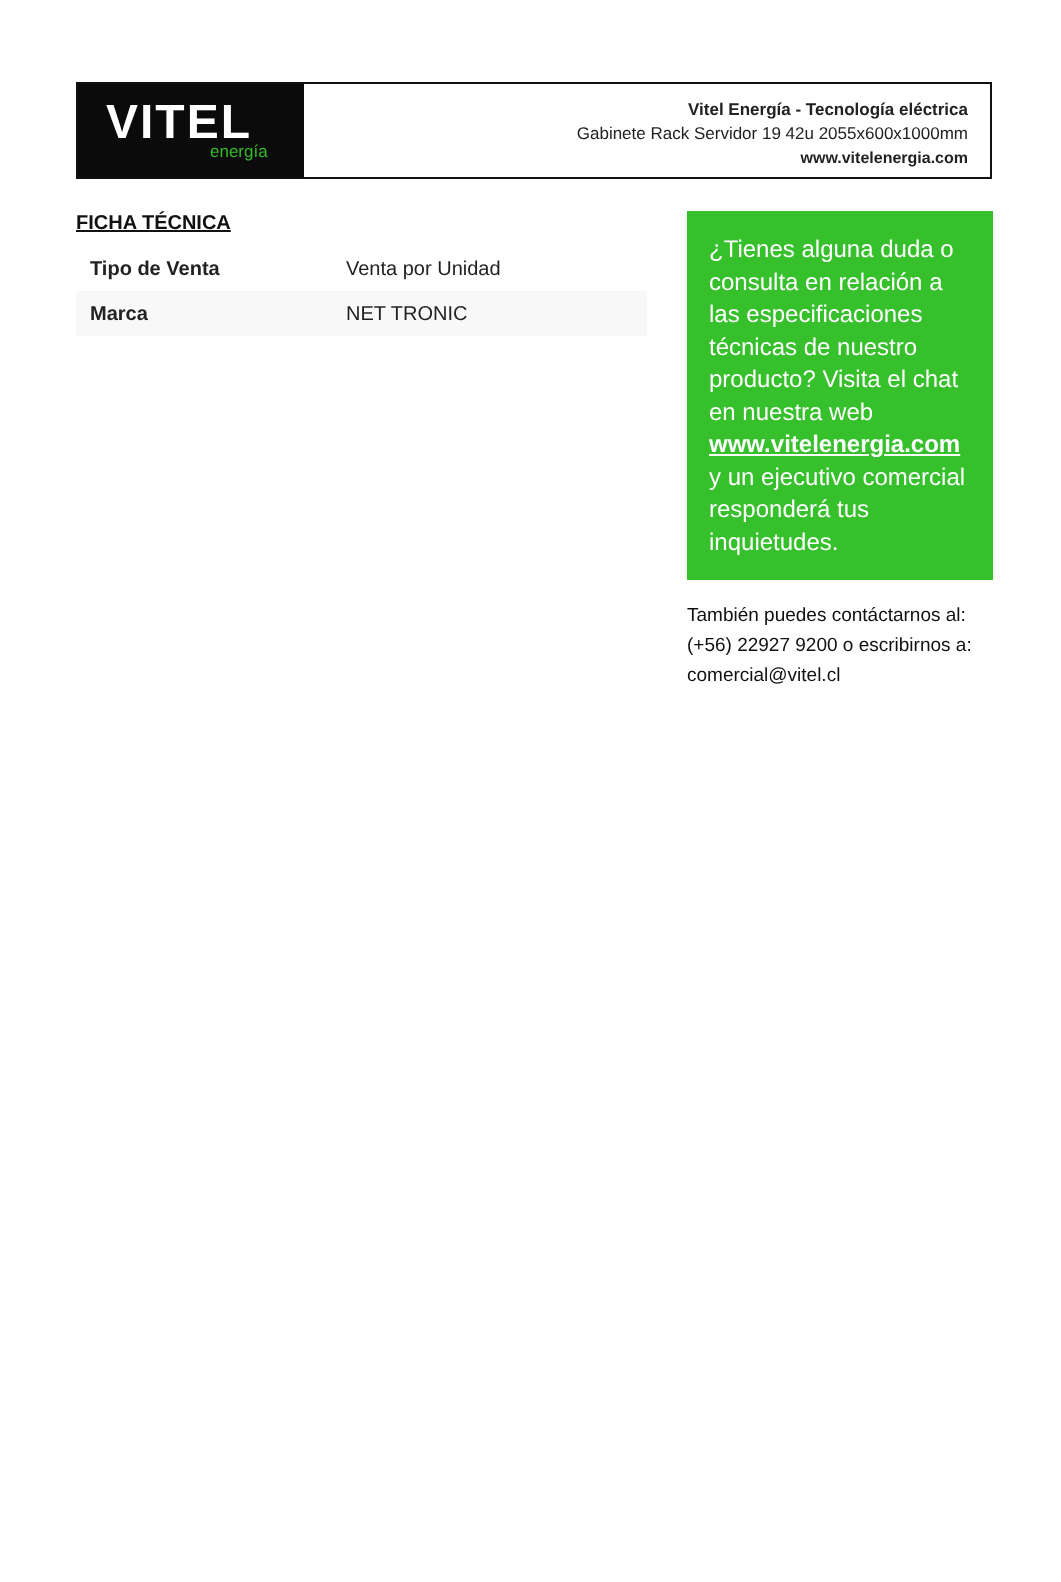VITEL
energía
Vitel Energía - Tecnología eléctrica
Gabinete Rack Servidor 19 42u 2055x600x1000mm
www.vitelenergia.com
FICHA TÉCNICA
| Tipo de Venta | Venta por Unidad |
| Marca | NET TRONIC |
¿Tienes alguna duda o consulta en relación a las especificaciones técnicas de nuestro producto? Visita el chat en nuestra web www.vitelenergia.com y un ejecutivo comercial responderá tus inquietudes.
También puedes contáctarnos al: (+56) 22927 9200 o escribirnos a: comercial@vitel.cl